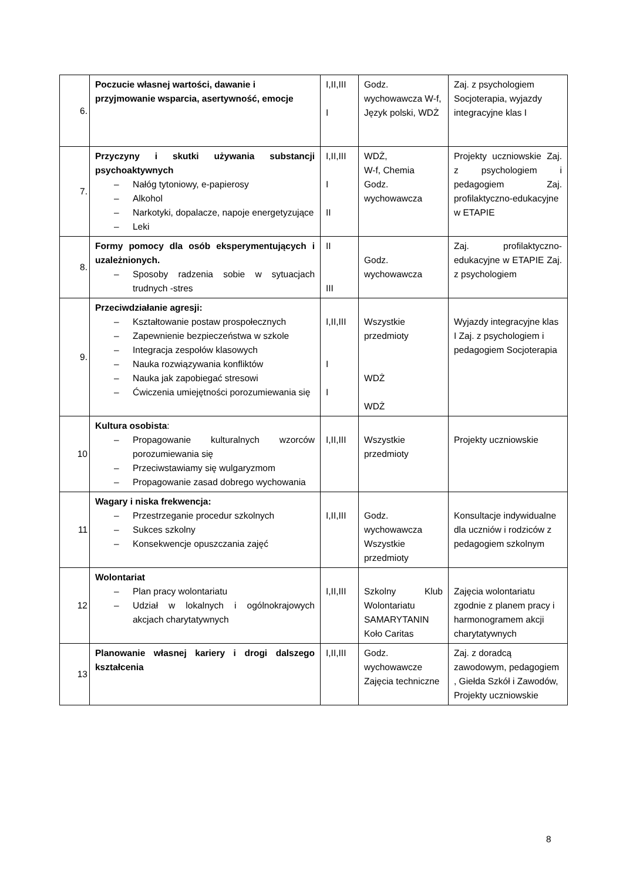| 6. | Poczucie własnej wartości, dawanie i przyjmowanie wsparcia, asertywność, emocje | I,II,III I | Godz. wychowawcza W-f, Język polski, WDŻ | Zaj. z psychologiem Socjoterapia, wyjazdy integracyjne klas I |
| 7. | Przyczyny i skutki używania substancji psychoaktywnych – Nałóg tytoniowy, e-papierosy – Alkohol – Narkotyki, dopalacze, napoje energetyzujące – Leki | I,II,III I II | WDŻ, W-f, Chemia Godz. wychowawcza | Projekty uczniowskie Zaj. z psychologiem i pedagogiem Zaj. profilaktyczno-edukacyjne w ETAPIE |
| 8. | Formy pomocy dla osób eksperymentujących i uzależnionych. – Sposoby radzenia sobie w sytuacjach trudnych -stres | II III | Godz. wychowawcza | Zaj. profilaktyczno-edukacyjne w ETAPIE Zaj. z psychologiem |
| 9. | Przeciwdziałanie agresji: – Kształtowanie postaw prospołecznych – Zapewnienie bezpieczeństwa w szkole – Integracja zespołów klasowych – Nauka rozwiązywania konfliktów – Nauka jak zapobiegać stresowi – Ćwiczenia umiejętności porozumiewania się | I,II,III I I | Wszystkie przedmioty WDŻ WDŻ | Wyjazdy integracyjne klas I Zaj. z psychologiem i pedagogiem Socjoterapia |
| 10 | Kultura osobista : – Propagowanie kulturalnych wzorców porozumiewania się – Przeciwstawiamy się wulgaryzmom – Propagowanie zasad dobrego wychowania | I,II,III | Wszystkie przedmioty | Projekty uczniowskie |
| 11 | Wagary i niska frekwencja: – Przestrzeganie procedur szkolnych – Sukces szkolny – Konsekwencje opuszczania zajęć | I,II,III | Godz. wychowawcza Wszystkie przedmioty | Konsultacje indywidualne dla uczniów i rodziców z pedagogiem szkolnym |
| 12 | Wolontariat – Plan pracy wolontariatu – Udział w lokalnych i ogólnokrajowych akcjach charytatywnych | I,II,III | Szkolny Klub Wolontariatu SAMARYTANIN Koło Caritas | Zajęcia wolontariatu zgodnie z planem pracy i harmonogramem akcji charytatywnych |
| 13 | Planowanie własnej kariery i drogi dalszego kształcenia | I,II,III | Godz. wychowawcze Zajęcia techniczne | Zaj. z doradcą zawodowym, pedagogiem , Giełda Szkół i Zawodów, Projekty uczniowskie |
8